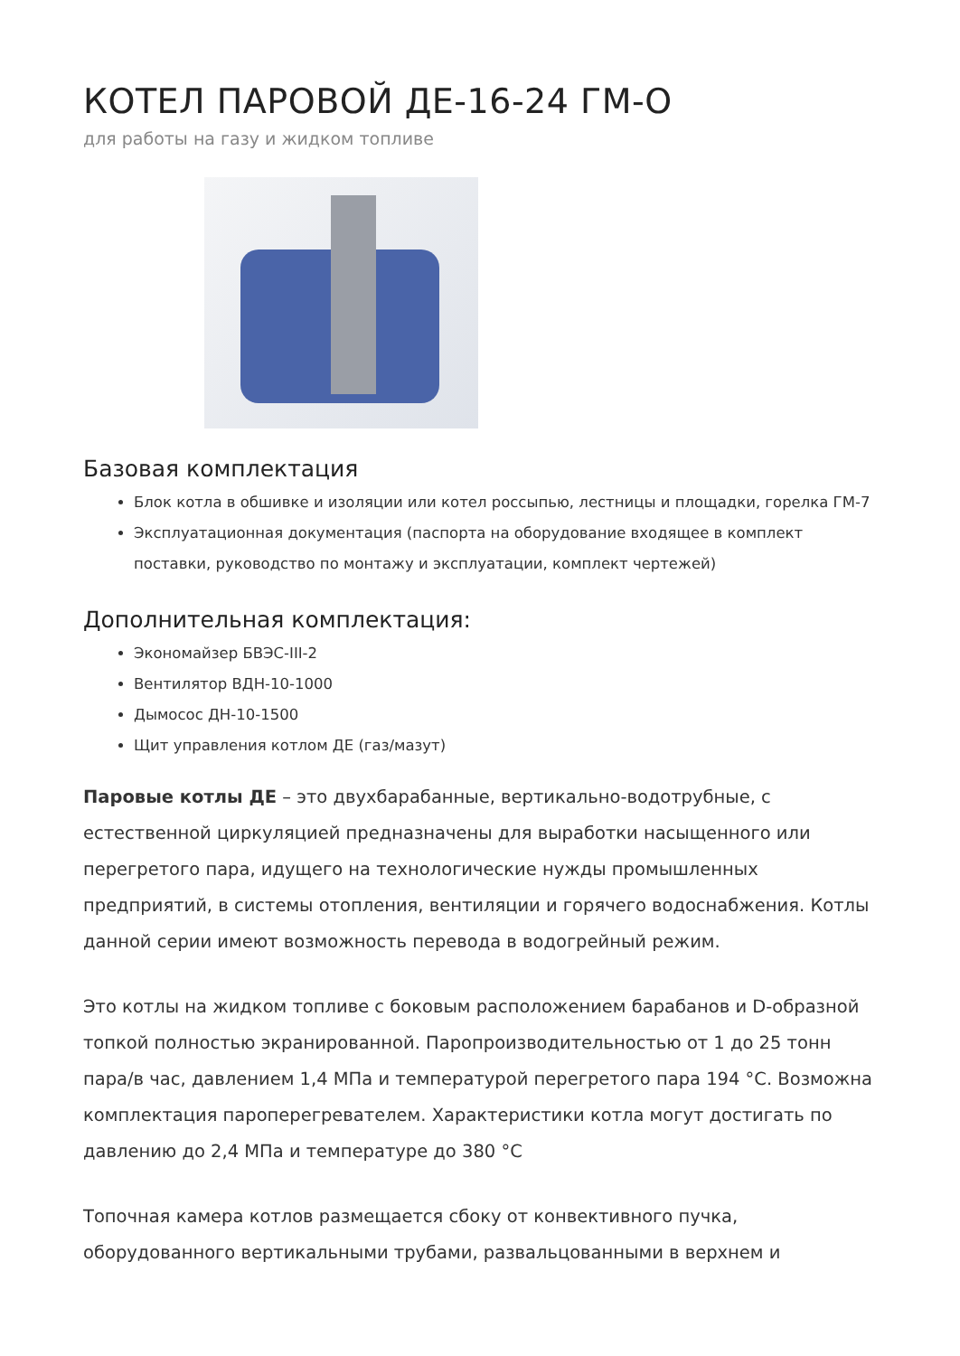КОТЕЛ ПАРОВОЙ ДЕ-16-24 ГМ-О
для работы на газу и жидком топливе
Базовая комплектация
Блок котла в обшивке и изоляции или котел россыпью, лестницы и площадки, горелка ГМ-7
Эксплуатационная документация (паспорта на оборудование входящее в комплект поставки, руководство по монтажу и эксплуатации, комплект чертежей)
Дополнительная комплектация:
Экономайзер БВЭС-III-2
Вентилятор ВДН-10-1000
Дымосос ДН-10-1500
Щит управления котлом ДЕ (газ/мазут)
Паровые котлы ДЕ – это двухбарабанные, вертикально-водотрубные, с естественной циркуляцией предназначены для выработки насыщенного или перегретого пара, идущего на технологические нужды промышленных предприятий, в системы отопления, вентиляции и горячего водоснабжения. Котлы данной серии имеют возможность перевода в водогрейный режим.
Это котлы на жидком топливе с боковым расположением барабанов и D-образной топкой полностью экранированной. Паропроизводительностью от 1 до 25 тонн пара/в час, давлением 1,4 МПа и температурой перегретого пара 194 °С. Возможна комплектация пароперегревателем. Характеристики котла могут достигать по давлению до 2,4 МПа и температуре до 380 °С
Топочная камера котлов размещается сбоку от конвективного пучка, оборудованного вертикальными трубами, развальцованными в верхнем и